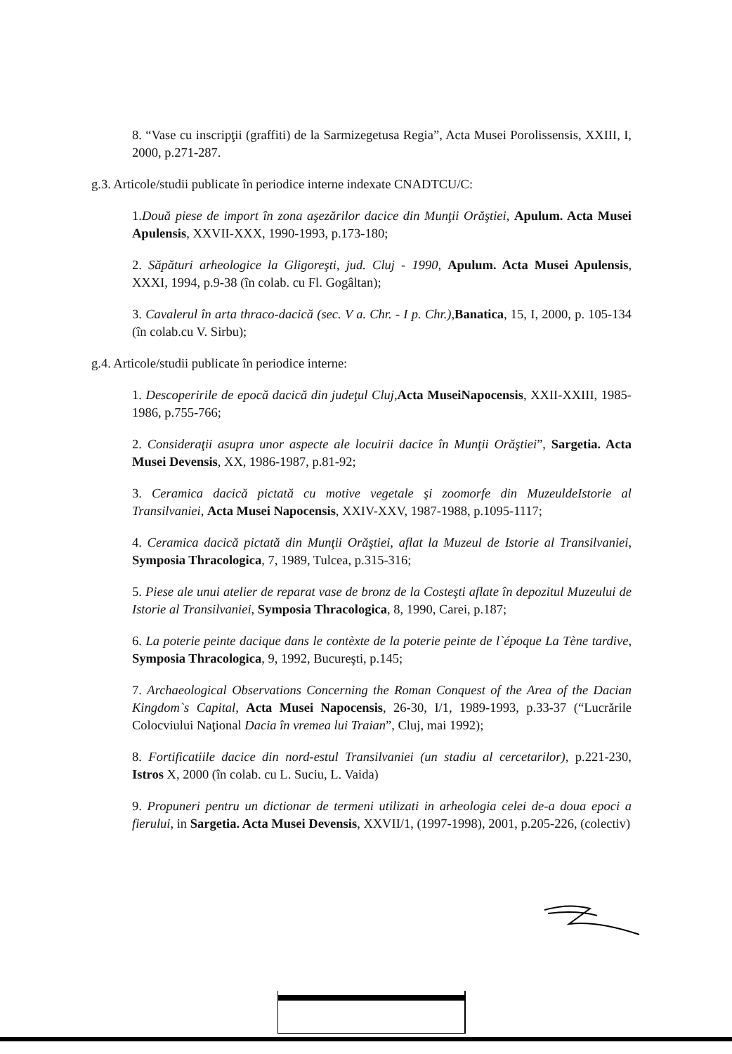8. “Vase cu inscripţii (graffiti) de la Sarmizegetusa Regia”, Acta Musei Porolissensis, XXIII, I, 2000, p.271-287.
g.3. Articole/studii publicate în periodice interne indexate CNADTCU/C:
1.Două piese de import în zona aşezărilor dacice din Munţii Orăştiei, Apulum. Acta Musei Apulensis, XXVII-XXX, 1990-1993, p.173-180;
2. Săpături arheologice la Gligoreşti, jud. Cluj - 1990, Apulum. Acta Musei Apulensis, XXXI, 1994, p.9-38 (în colab. cu Fl. Gogâltan);
3. Cavalerul în arta thraco-dacică (sec. V a. Chr. - I p. Chr.),Banatica, 15, I, 2000, p. 105-134 (în colab.cu V. Sirbu);
g.4. Articole/studii publicate în periodice interne:
1. Descoperirile de epocă dacică din judeţul Cluj, Acta MuseiNapocensis, XXII-XXIII, 1985-1986, p.755-766;
2. Consideraţii asupra unor aspecte ale locuirii dacice în Munţii Orăştiei”, Sargetia. Acta Musei Devensis, XX, 1986-1987, p.81-92;
3. Ceramica dacică pictată cu motive vegetale şi zoomorfe din MuzeuldeIstorie al Transilvaniei, Acta Musei Napocensis, XXIV-XXV, 1987-1988, p.1095-1117;
4. Ceramica dacică pictată din Munţii Orăştiei, aflat la Muzeul de Istorie al Transilvaniei, Symposia Thracologica, 7, 1989, Tulcea, p.315-316;
5. Piese ale unui atelier de reparat vase de bronz de la Costeşti aflate în depozitul Muzeului de Istorie al Transilvaniei, Symposia Thracologica, 8, 1990, Carei, p.187;
6. La poterie peinte dacique dans le contèxte de la poterie peinte de l`époque La Tène tardive, Symposia Thracologica, 9, 1992, Bucureşti, p.145;
7. Archaeological Observations Concerning the Roman Conquest of the Area of the Dacian Kingdom`s Capital, Acta Musei Napocensis, 26-30, I/1, 1989-1993, p.33-37 (“Lucrările Colocviului Naţional Dacia în vremea lui Traian”, Cluj, mai 1992);
8. Fortificatiile dacice din nord-estul Transilvaniei (un stadiu al cercetarilor), p.221-230, Istros X, 2000 (în colab. cu L. Suciu, L. Vaida)
9. Propuneri pentru un dictionar de termeni utilizati in arheologia celei de-a doua epoci a fierului, in Sargetia. Acta Musei Devensis, XXVII/1, (1997-1998), 2001, p.205-226, (colectiv)